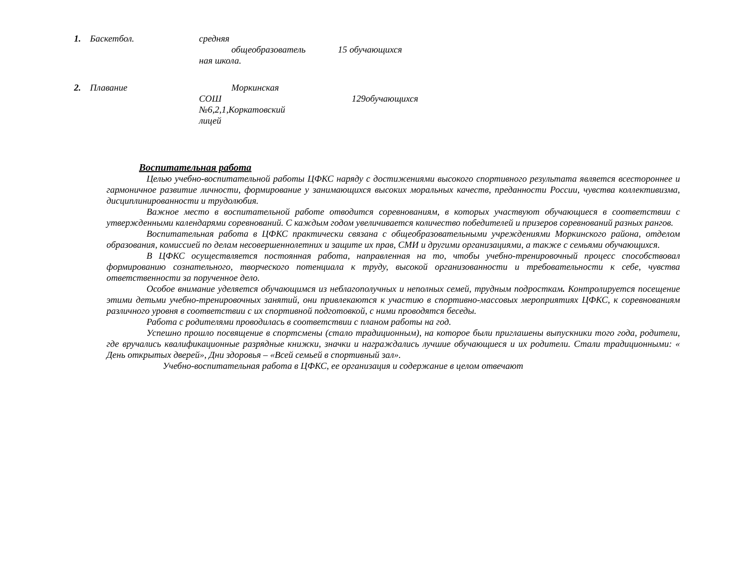| 1. | Баскетбол. | средняя общеобразователь ная школа. | 15 обучающихся |
| 2. | Плавание | Моркинская СОШ №6,2,1,Коркатовский лицей | 129обучающихся |
Воспитательная работа
Целью учебно-воспитательной работы ЦФКС наряду с достижениями высокого спортивного результата является всестороннее и гармоничное развитие личности, формирование у занимающихся высоких моральных качеств, преданности России, чувства коллективизма, дисциплинированности и трудолюбия.
Важное место в воспитательной работе отводится соревнованиям, в которых участвуют обучающиеся в соответствии с утвержденными календарями соревнований. С каждым годом увеличивается количество победителей и призеров соревнований разных рангов.
Воспитательная работа в ЦФКС практически связана с общеобразовательными учреждениями Моркинского района, отделом образования, комиссией по делам несовершеннолетних и защите их прав, СМИ и другими организациями, а также с семьями обучающихся.
В ЦФКС осуществляется постоянная работа, направленная на то, чтобы учебно-тренировочный процесс способствовал формированию сознательного, творческого потенциала к труду, высокой организованности и требовательности к себе, чувства ответственности за порученное дело.
Особое внимание уделяется обучающимся из неблагополучных и неполных семей, трудным подросткам. Контролируется посещение этими детьми учебно-тренировочных занятий, они привлекаются к участию в спортивно-массовых мероприятиях ЦФКС, к соревнованиям различного уровня в соответствии с их спортивной подготовкой, с ними проводятся беседы.
Работа с родителями проводилась в соответствии с планом работы на год.
Успешно прошло посвящение в спортсмены (стало традиционным), на которое были приглашены выпускники того года, родители, где вручались квалификационные разрядные книжки, значки и награждались лучшие обучающиеся и их родители. Стали традиционными: « День открытых дверей», Дни здоровья – «Всей семьей в спортивный зал».
Учебно-воспитательная работа в ЦФКС, ее организация и содержание в целом отвечают